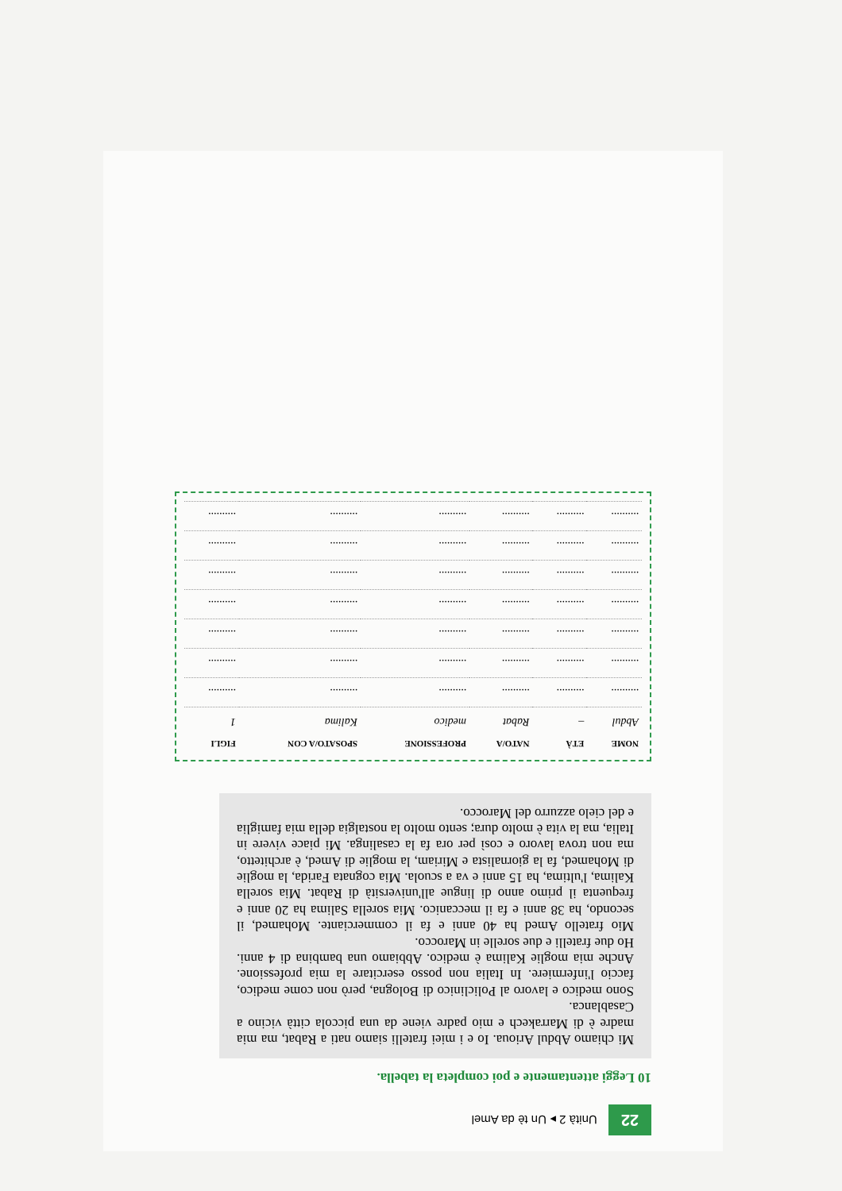22 Unità 2 ▸ Un tè da Amel
10 Leggi attentamente e poi completa la tabella.
Mi chiamo Abdul Arioua. Io e i miei fratelli siamo nati a Rabat, ma mia madre è di Marrakech e mio padre viene da una piccola città vicino a Casablanca.
Sono medico e lavoro al Policlinico di Bologna, però non come medico, faccio l'infermiere. In Italia non posso esercitare la mia professione. Anche mia moglie Kalima è medico. Abbiamo una bambina di 4 anni. Ho due fratelli e due sorelle in Marocco.
Mio fratello Amed ha 40 anni e fa il commerciante. Mohamed, il secondo, ha 38 anni e fa il meccanico. Mia sorella Salima ha 20 anni e frequenta il primo anno di lingue all'università di Rabat. Mia sorella Kalima, l'ultima, ha 15 anni e va a scuola. Mia cognata Farida, la moglie di Mohamed, fa la giornalista e Miriam, la moglie di Amed, è architetto, ma non trova lavoro e così per ora fa la casalinga. Mi piace vivere in Italia, ma la vita è molto dura; sento molto la nostalgia della mia famiglia e del cielo azzurro del Marocco.
| NOME | ETÀ | NATO/A | PROFESSIONE | SPOSATO/A CON | FIGLI |
| --- | --- | --- | --- | --- | --- |
| Abdul | – | Rabat | medico | Kalima | 1 |
| .......... | .......... | .......... | .......... | .......... | .......... |
| .......... | .......... | .......... | .......... | .......... | .......... |
| .......... | .......... | .......... | .......... | .......... | .......... |
| .......... | .......... | .......... | .......... | .......... | .......... |
| .......... | .......... | .......... | .......... | .......... | .......... |
| .......... | .......... | .......... | .......... | .......... | .......... |
| .......... | .......... | .......... | .......... | .......... | .......... |